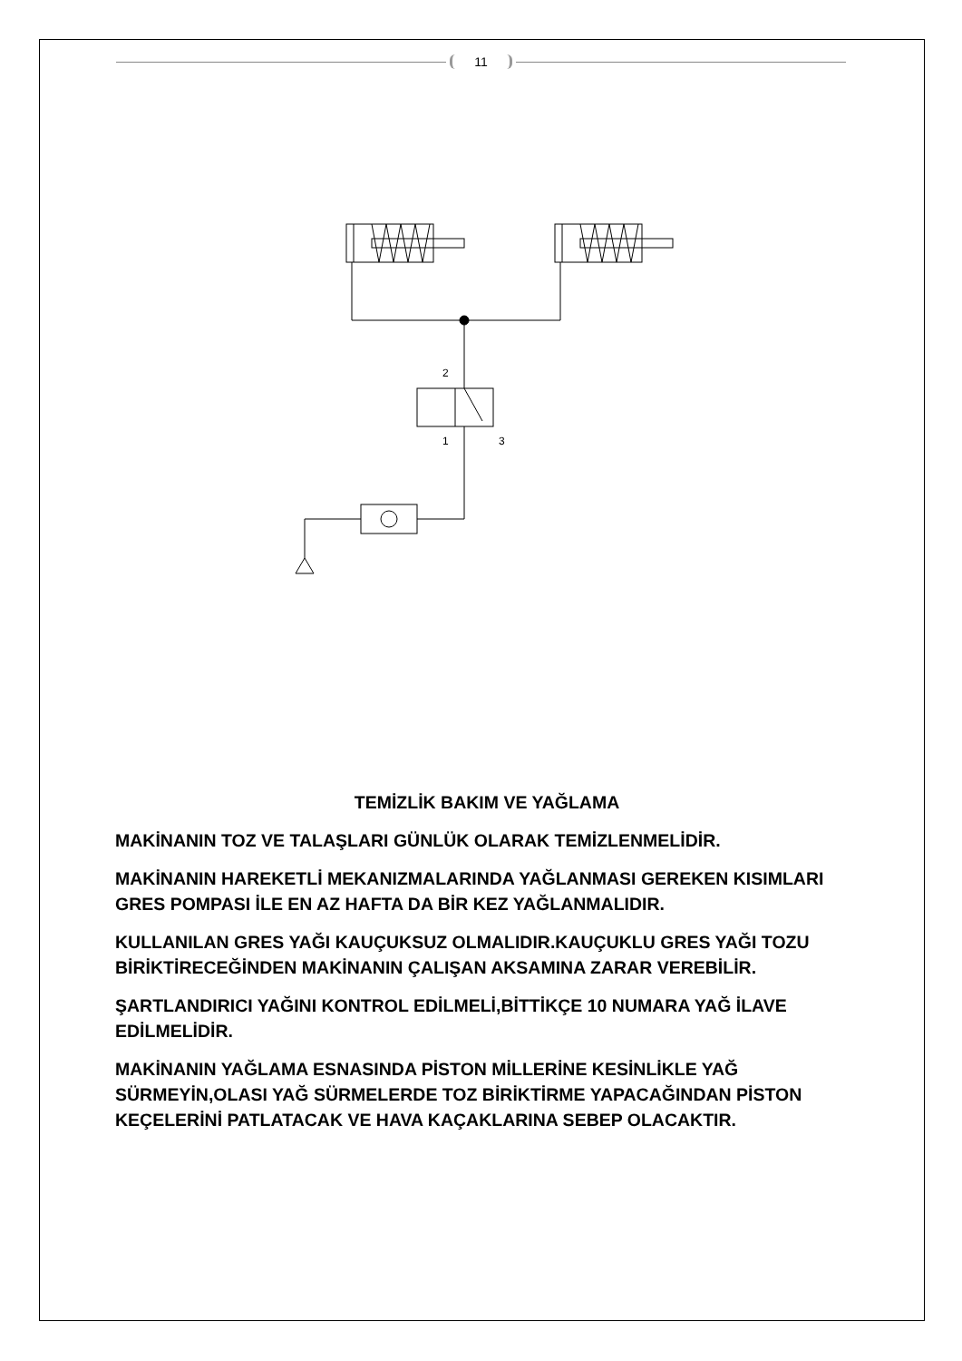11
2
1
3
TEMİZLİK BAKIM VE YAĞLAMA
MAKİNANIN TOZ VE TALAŞLARI GÜNLÜK OLARAK TEMİZLENMELİDİR.
MAKİNANIN HAREKETLİ MEKANIZMALARINDA YAĞLANMASI GEREKEN KISIMLARI GRES POMPASI İLE EN AZ HAFTA DA BİR KEZ YAĞLANMALIDIR.
KULLANILAN GRES YAĞI KAUÇUKSUZ OLMALIDIR.KAUÇUKLU GRES YAĞI TOZU BİRİKTİRECEĞİNDEN MAKİNANIN ÇALIŞAN AKSAMINA ZARAR VEREBİLİR.
ŞARTLANDIRICI YAĞINI KONTROL EDİLMELİ,BİTTİKÇE 10 NUMARA YAĞ İLAVE EDİLMELİDİR.
MAKİNANIN YAĞLAMA ESNASINDA PİSTON MİLLERİNE KESİNLİKLE YAĞ SÜRMEYİN,OLASI YAĞ SÜRMELERDE TOZ BİRİKTİRME YAPACAĞINDAN PİSTON KEÇELERİNİ PATLATACAK VE HAVA KAÇAKLARINA SEBEP OLACAKTIR.